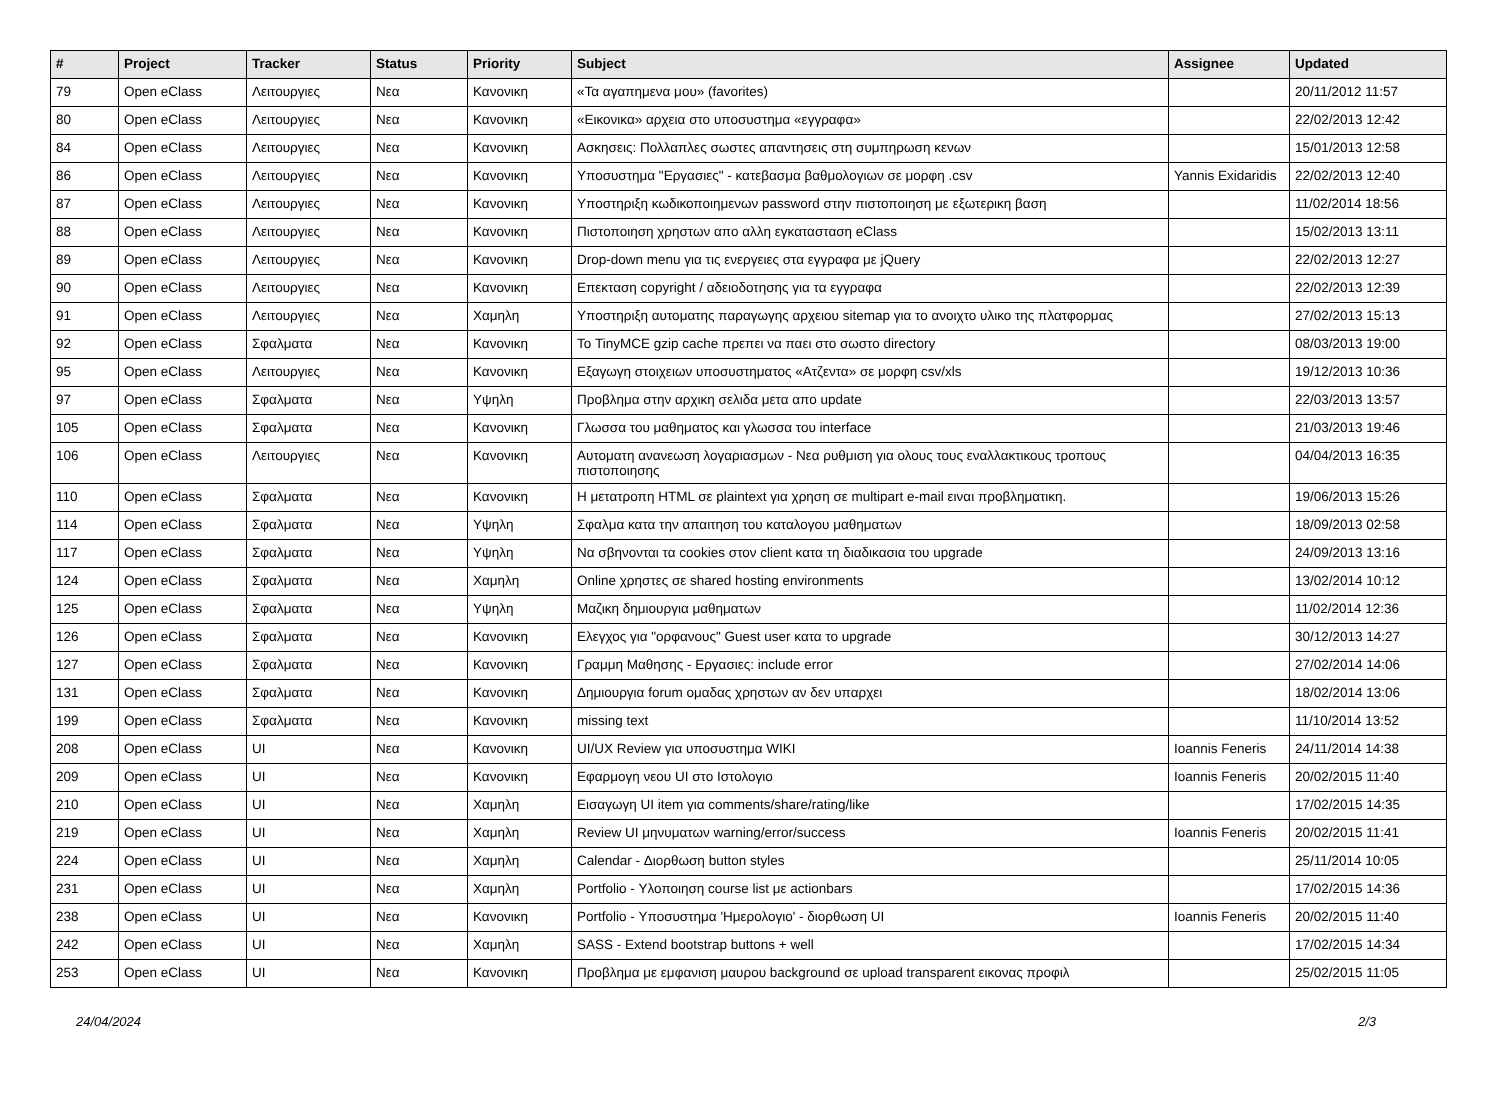| # | Project | Tracker | Status | Priority | Subject | Assignee | Updated |
| --- | --- | --- | --- | --- | --- | --- | --- |
| 79 | Open eClass | Λειτουργιες | Νεα | Κανονικη | «Τα αγαπημενα μου» (favorites) | | 20/11/2012 11:57 |
| 80 | Open eClass | Λειτουργιες | Νεα | Κανονικη | «Εικονικα» αρχεια στο υποσυστημα «εγγραφα» | | 22/02/2013 12:42 |
| 84 | Open eClass | Λειτουργιες | Νεα | Κανονικη | Ασκησεις: Πολλαπλες σωστες απαντησεις στη συμπηρωση κενων | | 15/01/2013 12:58 |
| 86 | Open eClass | Λειτουργιες | Νεα | Κανονικη | Υποσυστημα "Εργασιες" - κατεβασμα βαθμολογιων σε μορφη .csv | Yannis Exidaridis | 22/02/2013 12:40 |
| 87 | Open eClass | Λειτουργιες | Νεα | Κανονικη | Υποστηριξη κωδικοποιημενων password στην πιστοποιηση με εξωτερικη βαση | | 11/02/2014 18:56 |
| 88 | Open eClass | Λειτουργιες | Νεα | Κανονικη | Πιστοποιηση χρηστων απο αλλη εγκατασταση eClass | | 15/02/2013 13:11 |
| 89 | Open eClass | Λειτουργιες | Νεα | Κανονικη | Drop-down menu για τις ενεργειες στα εγγραφα με jQuery | | 22/02/2013 12:27 |
| 90 | Open eClass | Λειτουργιες | Νεα | Κανονικη | Επεκταση copyright / αδειοδοτησης για τα εγγραφα | | 22/02/2013 12:39 |
| 91 | Open eClass | Λειτουργιες | Νεα | Χαμηλη | Υποστηριξη αυτοματης παραγωγης αρχειου sitemap για το ανοιχτο υλικο της πλατφορμας | | 27/02/2013 15:13 |
| 92 | Open eClass | Σφαλματα | Νεα | Κανονικη | Το TinyMCE gzip cache πρεπει να παει στο σωστο directory | | 08/03/2013 19:00 |
| 95 | Open eClass | Λειτουργιες | Νεα | Κανονικη | Εξαγωγη στοιχειων υποσυστηματος «Ατζεντα» σε μορφη csv/xls | | 19/12/2013 10:36 |
| 97 | Open eClass | Σφαλματα | Νεα | Υψηλη | Προβλημα στην αρχικη σελιδα μετα απο update | | 22/03/2013 13:57 |
| 105 | Open eClass | Σφαλματα | Νεα | Κανονικη | Γλωσσα του μαθηματος και γλωσσα του interface | | 21/03/2013 19:46 |
| 106 | Open eClass | Λειτουργιες | Νεα | Κανονικη | Αυτοματη ανανεωση λογαριασμων - Νεα ρυθμιση για ολους τους εναλλακτικους τροπους πιστοποιησης | | 04/04/2013 16:35 |
| 110 | Open eClass | Σφαλματα | Νεα | Κανονικη | Η μετατροπη HTML σε plaintext για χρηση σε multipart e-mail ειναι προβληματικη. | | 19/06/2013 15:26 |
| 114 | Open eClass | Σφαλματα | Νεα | Υψηλη | Σφαλμα κατα την απαιτηση του καταλογου μαθηματων | | 18/09/2013 02:58 |
| 117 | Open eClass | Σφαλματα | Νεα | Υψηλη | Να σβηνονται τα cookies στον client κατα τη διαδικασια του upgrade | | 24/09/2013 13:16 |
| 124 | Open eClass | Σφαλματα | Νεα | Χαμηλη | Online χρηστες σε shared hosting environments | | 13/02/2014 10:12 |
| 125 | Open eClass | Σφαλματα | Νεα | Υψηλη | Μαζικη δημιουργια μαθηματων | | 11/02/2014 12:36 |
| 126 | Open eClass | Σφαλματα | Νεα | Κανονικη | Ελεγχος για "ορφανους" Guest user κατα το upgrade | | 30/12/2013 14:27 |
| 127 | Open eClass | Σφαλματα | Νεα | Κανονικη | Γραμμη Μαθησης - Εργασιες: include error | | 27/02/2014 14:06 |
| 131 | Open eClass | Σφαλματα | Νεα | Κανονικη | Δημιουργια forum ομαδας χρηστων αν δεν υπαρχει | | 18/02/2014 13:06 |
| 199 | Open eClass | Σφαλματα | Νεα | Κανονικη | missing text | | 11/10/2014 13:52 |
| 208 | Open eClass | UI | Νεα | Κανονικη | UI/UX Review για υποσυστημα WIKI | Ioannis Feneris | 24/11/2014 14:38 |
| 209 | Open eClass | UI | Νεα | Κανονικη | Εφαρμογη νεου UI στο Ιστολογιο | Ioannis Feneris | 20/02/2015 11:40 |
| 210 | Open eClass | UI | Νεα | Χαμηλη | Εισαγωγη UI item για comments/share/rating/like | | 17/02/2015 14:35 |
| 219 | Open eClass | UI | Νεα | Χαμηλη | Review UI μηνυματων warning/error/success | Ioannis Feneris | 20/02/2015 11:41 |
| 224 | Open eClass | UI | Νεα | Χαμηλη | Calendar - Διορθωση button styles | | 25/11/2014 10:05 |
| 231 | Open eClass | UI | Νεα | Χαμηλη | Portfolio - Υλοποιηση course list με actionbars | | 17/02/2015 14:36 |
| 238 | Open eClass | UI | Νεα | Κανονικη | Portfolio - Υποσυστημα 'Ημερολογιο' - διορθωση UI | Ioannis Feneris | 20/02/2015 11:40 |
| 242 | Open eClass | UI | Νεα | Χαμηλη | SASS - Extend bootstrap buttons + well | | 17/02/2015 14:34 |
| 253 | Open eClass | UI | Νεα | Κανονικη | Προβλημα με εμφανιση μαυρου background σε upload transparent εικονας προφιλ | | 25/02/2015 11:05 |
24/04/2024 2/3